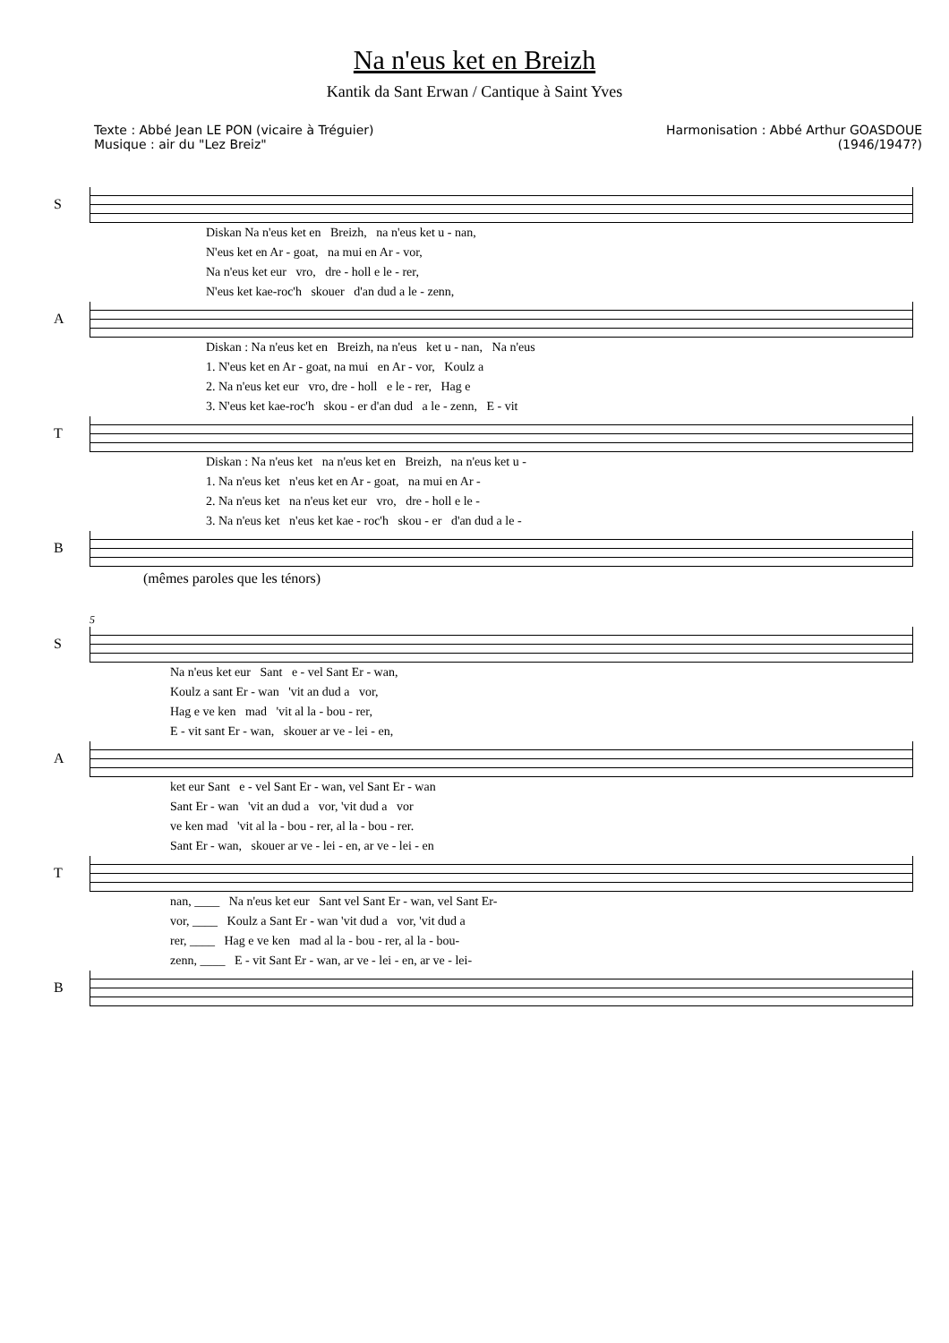Na n'eus ket en Breizh
Kantik da Sant Erwan / Cantique à Saint Yves
Texte : Abbé Jean LE PON (vicaire à Tréguier)
Musique : air du "Lez Breiz"
Harmonisation : Abbé Arthur GOASDOUE
(1946/1947?)
S
Diskan Na n'eus ket en Breizh, na n'eus ket u - nan, N'eus ket en Ar - goat, na mui en Ar - vor, Na n'eus ket eur vro, dre - holl e le - rer, N'eus ket kae-roc'h skouer d'an dud a le - zenn,
A
Diskan : Na n'eus ket en Breizh, na n'eus ket u - nan, Na n'eus 1. N'eus ket en Ar - goat, na mui en Ar - vor, Koulz a 2. Na n'eus ket eur vro, dre - holl e le - rer, Hag e 3. N'eus ket kae-roc'h skou - er d'an dud a le - zenn, E - vit
T
Diskan : Na n'eus ket na n'eus ket en Breizh, na n'eus ket u - 1. Na n'eus ket n'eus ket en Ar - goat, na mui en Ar - 2. Na n'eus ket na n'eus ket eur vro, dre - holl e le - 3. Na n'eus ket n'eus ket kae - roc'h skou - er d'an dud a le -
B
(mêmes paroles que les ténors)
5
S
Na n'eus ket eur Sant e - vel Sant Er - wan, Koulz a sant Er - wan 'vit an dud a vor, Hag e ve ken mad 'vit al la - bou - rer, E - vit sant Er - wan, skouer ar ve - lei - en,
A
ket eur Sant e - vel Sant Er - wan, vel Sant Er - wan Sant Er - wan 'vit an dud a vor, 'vit dud a vor ve ken mad 'vit al la - bou - rer, al la - bou - rer. Sant Er - wan, skouer ar ve - lei - en, ar ve - lei - en
T
nan, ____ Na n'eus ket eur Sant vel Sant Er - wan, vel Sant Er- vor, ____ Koulz a Sant Er - wan 'vit dud a vor, 'vit dud a rer, ____ Hag e ve ken mad al la - bou - rer, al la - bou- zenn, ____ E - vit Sant Er - wan, ar ve - lei - en, ar ve - lei-
B